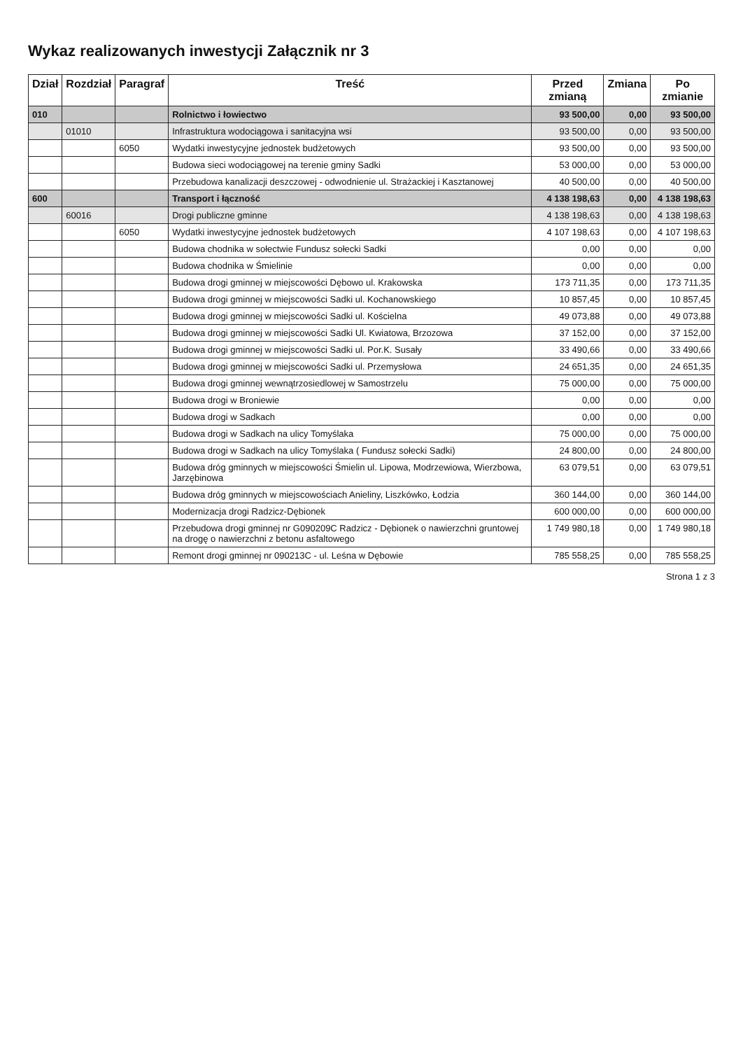Wykaz realizowanych inwestycji Załącznik nr 3
| Dział | Rozdział | Paragraf | Treść | Przed zmianą | Zmiana | Po zmianie |
| --- | --- | --- | --- | --- | --- | --- |
| 010 | | | Rolnictwo i łowiectwo | 93 500,00 | 0,00 | 93 500,00 |
| | 01010 | | Infrastruktura wodociągowa i sanitacyjna wsi | 93 500,00 | 0,00 | 93 500,00 |
| | | 6050 | Wydatki inwestycyjne jednostek budżetowych | 93 500,00 | 0,00 | 93 500,00 |
| | | | Budowa sieci wodociągowej na terenie gminy Sadki | 53 000,00 | 0,00 | 53 000,00 |
| | | | Przebudowa kanalizacji deszczowej - odwodnienie ul. Strażackiej i Kasztanowej | 40 500,00 | 0,00 | 40 500,00 |
| 600 | | | Transport i łączność | 4 138 198,63 | 0,00 | 4 138 198,63 |
| | 60016 | | Drogi publiczne gminne | 4 138 198,63 | 0,00 | 4 138 198,63 |
| | | 6050 | Wydatki inwestycyjne jednostek budżetowych | 4 107 198,63 | 0,00 | 4 107 198,63 |
| | | | Budowa chodnika w sołectwie Fundusz sołecki Sadki | 0,00 | 0,00 | 0,00 |
| | | | Budowa chodnika w Śmielinie | 0,00 | 0,00 | 0,00 |
| | | | Budowa drogi gminnej w miejscowości Dębowo ul. Krakowska | 173 711,35 | 0,00 | 173 711,35 |
| | | | Budowa drogi gminnej w miejscowości Sadki ul. Kochanowskiego | 10 857,45 | 0,00 | 10 857,45 |
| | | | Budowa drogi gminnej w miejscowości Sadki ul. Kościelna | 49 073,88 | 0,00 | 49 073,88 |
| | | | Budowa drogi gminnej w miejscowości Sadki Ul. Kwiatowa, Brzozowa | 37 152,00 | 0,00 | 37 152,00 |
| | | | Budowa drogi gminnej w miejscowości Sadki ul. Por.K. Susały | 33 490,66 | 0,00 | 33 490,66 |
| | | | Budowa drogi gminnej w miejscowości Sadki ul. Przemysłowa | 24 651,35 | 0,00 | 24 651,35 |
| | | | Budowa drogi gminnej wewnątrzosiedlowej w Samostrzelu | 75 000,00 | 0,00 | 75 000,00 |
| | | | Budowa drogi w Broniewie | 0,00 | 0,00 | 0,00 |
| | | | Budowa drogi w Sadkach | 0,00 | 0,00 | 0,00 |
| | | | Budowa drogi w Sadkach na ulicy Tomyślaka | 75 000,00 | 0,00 | 75 000,00 |
| | | | Budowa drogi w Sadkach na ulicy Tomyślaka ( Fundusz sołecki Sadki) | 24 800,00 | 0,00 | 24 800,00 |
| | | | Budowa dróg gminnych w miejscowości Śmielin ul. Lipowa, Modrzewiowa, Wierzbowa, Jarzębinowa | 63 079,51 | 0,00 | 63 079,51 |
| | | | Budowa dróg gminnych w miejscowościach Anieliny, Liszkówko, Łodzia | 360 144,00 | 0,00 | 360 144,00 |
| | | | Modernizacja drogi Radzicz-Dębionek | 600 000,00 | 0,00 | 600 000,00 |
| | | | Przebudowa drogi gminnej nr G090209C Radzicz - Dębionek o nawierzchni gruntowej na drogę o nawierzchni z betonu asfaltowego | 1 749 980,18 | 0,00 | 1 749 980,18 |
| | | | Remont drogi gminnej nr 090213C - ul. Leśna w Dębowie | 785 558,25 | 0,00 | 785 558,25 |
Strona 1 z 3